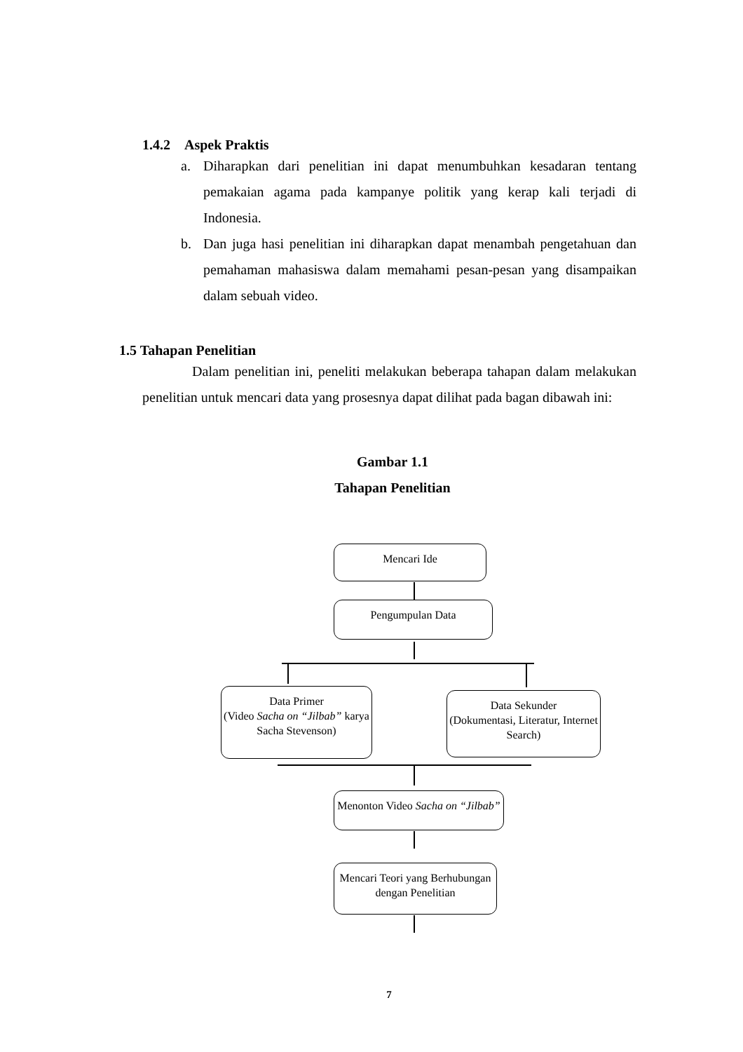1.4.2 Aspek Praktis
a. Diharapkan dari penelitian ini dapat menumbuhkan kesadaran tentang pemakaian agama pada kampanye politik yang kerap kali terjadi di Indonesia.
b. Dan juga hasi penelitian ini diharapkan dapat menambah pengetahuan dan pemahaman mahasiswa dalam memahami pesan-pesan yang disampaikan dalam sebuah video.
1.5 Tahapan Penelitian
Dalam penelitian ini, peneliti melakukan beberapa tahapan dalam melakukan penelitian untuk mencari data yang prosesnya dapat dilihat pada bagan dibawah ini:
Gambar 1.1
Tahapan Penelitian
Mencari Ide
Pengumpulan Data
Data Primer
(Video Sacha on “Jilbab” karya Sacha Stevenson)
Data Sekunder
(Dokumentasi, Literatur, Internet Search)
Menonton Video Sacha on “Jilbab”
Mencari Teori yang Berhubungan dengan Penelitian
7